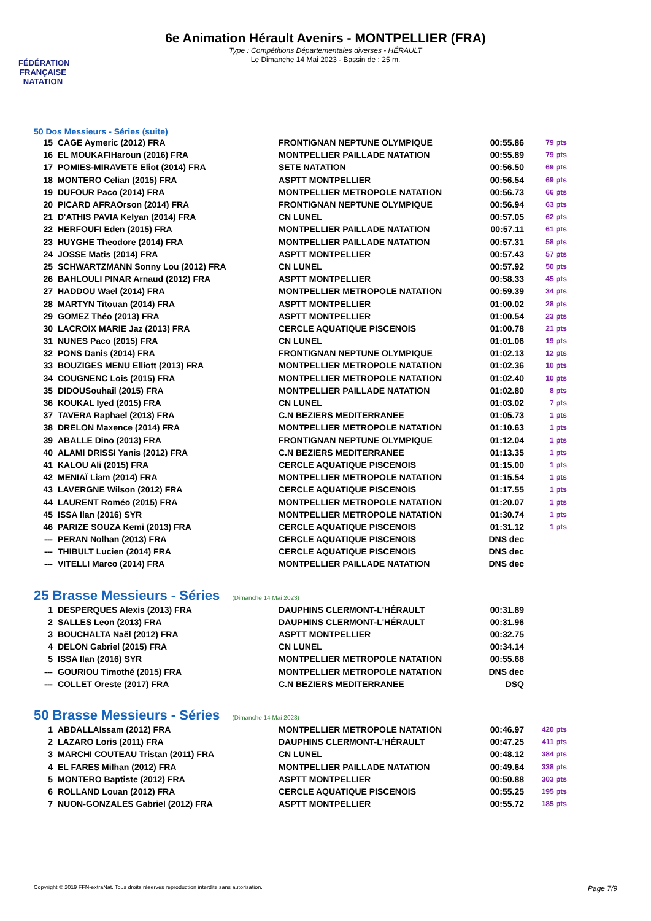FÉDÉRATION FRANÇAISE NATATION
6e Animation Hérault Avenirs - MONTPELLIER (FRA)
Type : Compétitions Départementales diverses - HÉRAULT
Le Dimanche 14 Mai 2023 - Bassin de : 25 m.
50 Dos Messieurs - Séries (suite)
| 15 | CAGE Aymeric (2012) FRA | FRONTIGNAN NEPTUNE OLYMPIQUE | 00:55.86 | 79 pts |
| 16 | EL MOUKAFIHaroun (2016) FRA | MONTPELLIER PAILLADE NATATION | 00:55.89 | 79 pts |
| 17 | POMIES-MIRAVETE Eliot (2014) FRA | SETE NATATION | 00:56.50 | 69 pts |
| 18 | MONTERO Celian (2015) FRA | ASPTT MONTPELLIER | 00:56.54 | 69 pts |
| 19 | DUFOUR Paco (2014) FRA | MONTPELLIER METROPOLE NATATION | 00:56.73 | 66 pts |
| 20 | PICARD AFRAOrson (2014) FRA | FRONTIGNAN NEPTUNE OLYMPIQUE | 00:56.94 | 63 pts |
| 21 | D'ATHIS PAVIA Kelyan (2014) FRA | CN LUNEL | 00:57.05 | 62 pts |
| 22 | HERFOUFI Eden (2015) FRA | MONTPELLIER PAILLADE NATATION | 00:57.11 | 61 pts |
| 23 | HUYGHE Theodore (2014) FRA | MONTPELLIER PAILLADE NATATION | 00:57.31 | 58 pts |
| 24 | JOSSE Matis (2014) FRA | ASPTT MONTPELLIER | 00:57.43 | 57 pts |
| 25 | SCHWARTZMANN Sonny Lou (2012) FRA | CN LUNEL | 00:57.92 | 50 pts |
| 26 | BAHLOULI PINAR Arnaud (2012) FRA | ASPTT MONTPELLIER | 00:58.33 | 45 pts |
| 27 | HADDOU Wael (2014) FRA | MONTPELLIER METROPOLE NATATION | 00:59.39 | 34 pts |
| 28 | MARTYN Titouan (2014) FRA | ASPTT MONTPELLIER | 01:00.02 | 28 pts |
| 29 | GOMEZ Théo (2013) FRA | ASPTT MONTPELLIER | 01:00.54 | 23 pts |
| 30 | LACROIX MARIE Jaz (2013) FRA | CERCLE AQUATIQUE PISCENOIS | 01:00.78 | 21 pts |
| 31 | NUNES Paco (2015) FRA | CN LUNEL | 01:01.06 | 19 pts |
| 32 | PONS Danis (2014) FRA | FRONTIGNAN NEPTUNE OLYMPIQUE | 01:02.13 | 12 pts |
| 33 | BOUZIGES MENU Elliott (2013) FRA | MONTPELLIER METROPOLE NATATION | 01:02.36 | 10 pts |
| 34 | COUGNENC Lois (2015) FRA | MONTPELLIER METROPOLE NATATION | 01:02.40 | 10 pts |
| 35 | DIDOUSouhail (2015) FRA | MONTPELLIER PAILLADE NATATION | 01:02.80 | 8 pts |
| 36 | KOUKAL Iyed (2015) FRA | CN LUNEL | 01:03.02 | 7 pts |
| 37 | TAVERA Raphael (2013) FRA | C.N BEZIERS MEDITERRANEE | 01:05.73 | 1 pts |
| 38 | DRELON Maxence (2014) FRA | MONTPELLIER METROPOLE NATATION | 01:10.63 | 1 pts |
| 39 | ABALLE Dino (2013) FRA | FRONTIGNAN NEPTUNE OLYMPIQUE | 01:12.04 | 1 pts |
| 40 | ALAMI DRISSI Yanis (2012) FRA | C.N BEZIERS MEDITERRANEE | 01:13.35 | 1 pts |
| 41 | KALOU Ali (2015) FRA | CERCLE AQUATIQUE PISCENOIS | 01:15.00 | 1 pts |
| 42 | MENIAÏ Liam (2014) FRA | MONTPELLIER METROPOLE NATATION | 01:15.54 | 1 pts |
| 43 | LAVERGNE Wilson (2012) FRA | CERCLE AQUATIQUE PISCENOIS | 01:17.55 | 1 pts |
| 44 | LAURENT Roméo (2015) FRA | MONTPELLIER METROPOLE NATATION | 01:20.07 | 1 pts |
| 45 | ISSA Ilan (2016) SYR | MONTPELLIER METROPOLE NATATION | 01:30.74 | 1 pts |
| 46 | PARIZE SOUZA Kemi (2013) FRA | CERCLE AQUATIQUE PISCENOIS | 01:31.12 | 1 pts |
| --- | PERAN Nolhan (2013) FRA | CERCLE AQUATIQUE PISCENOIS | DNS dec | |
| --- | THIBULT Lucien (2014) FRA | CERCLE AQUATIQUE PISCENOIS | DNS dec | |
| --- | VITELLI Marco (2014) FRA | MONTPELLIER PAILLADE NATATION | DNS dec | |
25 Brasse Messieurs - Séries (Dimanche 14 Mai 2023)
| 1 | DESPERQUES Alexis (2013) FRA | DAUPHINS CLERMONT-L'HÉRAULT | 00:31.89 | |
| 2 | SALLES Leon (2013) FRA | DAUPHINS CLERMONT-L'HÉRAULT | 00:31.96 | |
| 3 | BOUCHALTA Naël (2012) FRA | ASPTT MONTPELLIER | 00:32.75 | |
| 4 | DELON Gabriel (2015) FRA | CN LUNEL | 00:34.14 | |
| 5 | ISSA Ilan (2016) SYR | MONTPELLIER METROPOLE NATATION | 00:55.68 | |
| --- | GOURIOU Timothé (2015) FRA | MONTPELLIER METROPOLE NATATION | DNS dec | |
| --- | COLLET Oreste (2017) FRA | C.N BEZIERS MEDITERRANEE | DSQ | |
50 Brasse Messieurs - Séries (Dimanche 14 Mai 2023)
| 1 | ABDALLAIssam (2012) FRA | MONTPELLIER METROPOLE NATATION | 00:46.97 | 420 pts |
| 2 | LAZARO Loris (2011) FRA | DAUPHINS CLERMONT-L'HÉRAULT | 00:47.25 | 411 pts |
| 3 | MARCHI COUTEAU Tristan (2011) FRA | CN LUNEL | 00:48.12 | 384 pts |
| 4 | EL FARES Milhan (2012) FRA | MONTPELLIER PAILLADE NATATION | 00:49.64 | 338 pts |
| 5 | MONTERO Baptiste (2012) FRA | ASPTT MONTPELLIER | 00:50.88 | 303 pts |
| 6 | ROLLAND Louan (2012) FRA | CERCLE AQUATIQUE PISCENOIS | 00:55.25 | 195 pts |
| 7 | NUON-GONZALES Gabriel (2012) FRA | ASPTT MONTPELLIER | 00:55.72 | 185 pts |
Copyright © 2019 FFN-extraNat. Tous droits réservés reproduction interdite sans autorisation. Page 7/9